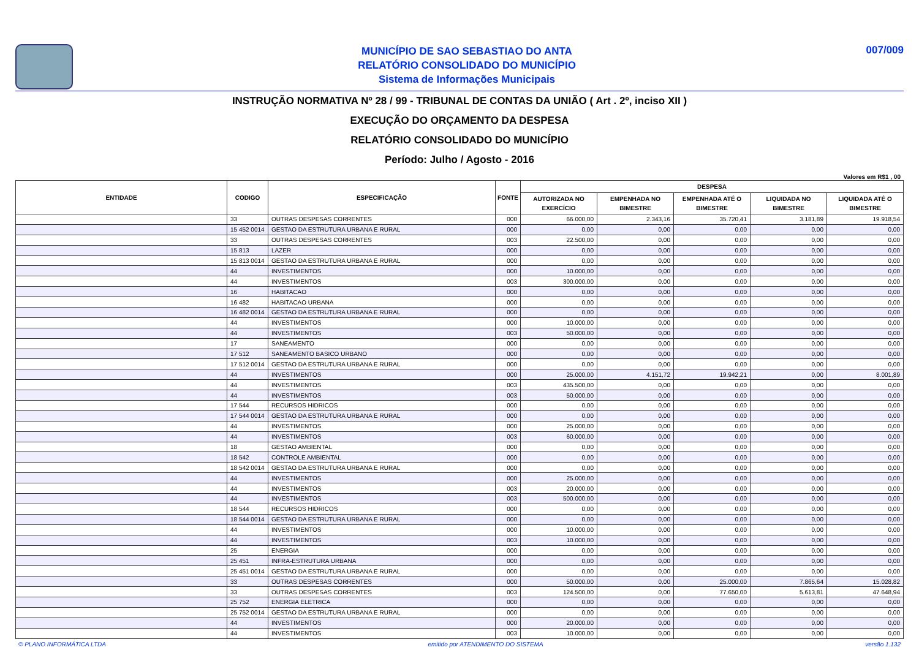MUNICÍPIO DE SAO SEBASTIAO DO ANTA
RELATÓRIO CONSOLIDADO DO MUNICÍPIO
Sistema de Informações Municipais
007/009
INSTRUÇÃO NORMATIVA Nº 28 / 99 - TRIBUNAL DE CONTAS DA UNIÃO ( Art . 2º, inciso XII )
EXECUÇÃO DO ORÇAMENTO DA DESPESA
RELATÓRIO CONSOLIDADO DO MUNICÍPIO
Período: Julho / Agosto - 2016
Valores em R$1 , 00
| ENTIDADE | CODIGO | ESPECIFICAÇÃO | FONTE | DESPESA | | | | |
| --- | --- | --- | --- | --- | --- | --- | --- | --- |
| | | | | AUTORIZADA NO EXERCÍCIO | EMPENHADA NO BIMESTRE | EMPENHADA ATÉ O BIMESTRE | LIQUIDADA NO BIMESTRE | LIQUIDADA ATÉ O BIMESTRE |
| | 33 | OUTRAS DESPESAS CORRENTES | 000 | 66.000,00 | 2.343,16 | 35.720,41 | 3.181,89 | 19.918,54 |
| | 15 452 0014 | GESTAO DA ESTRUTURA URBANA E RURAL | 000 | 0,00 | 0,00 | 0,00 | 0,00 | 0,00 |
| | 33 | OUTRAS DESPESAS CORRENTES | 003 | 22.500,00 | 0,00 | 0,00 | 0,00 | 0,00 |
| | 15 813 | LAZER | 000 | 0,00 | 0,00 | 0,00 | 0,00 | 0,00 |
| | 15 813 0014 | GESTAO DA ESTRUTURA URBANA E RURAL | 000 | 0,00 | 0,00 | 0,00 | 0,00 | 0,00 |
| | 44 | INVESTIMENTOS | 000 | 10.000,00 | 0,00 | 0,00 | 0,00 | 0,00 |
| | 44 | INVESTIMENTOS | 003 | 300.000,00 | 0,00 | 0,00 | 0,00 | 0,00 |
| | 16 | HABITACAO | 000 | 0,00 | 0,00 | 0,00 | 0,00 | 0,00 |
| | 16 482 | HABITACAO URBANA | 000 | 0,00 | 0,00 | 0,00 | 0,00 | 0,00 |
| | 16 482 0014 | GESTAO DA ESTRUTURA URBANA E RURAL | 000 | 0,00 | 0,00 | 0,00 | 0,00 | 0,00 |
| | 44 | INVESTIMENTOS | 000 | 10.000,00 | 0,00 | 0,00 | 0,00 | 0,00 |
| | 44 | INVESTIMENTOS | 003 | 50.000,00 | 0,00 | 0,00 | 0,00 | 0,00 |
| | 17 | SANEAMENTO | 000 | 0,00 | 0,00 | 0,00 | 0,00 | 0,00 |
| | 17 512 | SANEAMENTO BASICO URBANO | 000 | 0,00 | 0,00 | 0,00 | 0,00 | 0,00 |
| | 17 512 0014 | GESTAO DA ESTRUTURA URBANA E RURAL | 000 | 0,00 | 0,00 | 0,00 | 0,00 | 0,00 |
| | 44 | INVESTIMENTOS | 000 | 25.000,00 | 4.151,72 | 19.942,21 | 0,00 | 8.001,89 |
| | 44 | INVESTIMENTOS | 003 | 435.500,00 | 0,00 | 0,00 | 0,00 | 0,00 |
| | 44 | INVESTIMENTOS | 003 | 50.000,00 | 0,00 | 0,00 | 0,00 | 0,00 |
| | 17 544 | RECURSOS HIDRICOS | 000 | 0,00 | 0,00 | 0,00 | 0,00 | 0,00 |
| | 17 544 0014 | GESTAO DA ESTRUTURA URBANA E RURAL | 000 | 0,00 | 0,00 | 0,00 | 0,00 | 0,00 |
| | 44 | INVESTIMENTOS | 000 | 25.000,00 | 0,00 | 0,00 | 0,00 | 0,00 |
| | 44 | INVESTIMENTOS | 003 | 60.000,00 | 0,00 | 0,00 | 0,00 | 0,00 |
| | 18 | GESTAO AMBIENTAL | 000 | 0,00 | 0,00 | 0,00 | 0,00 | 0,00 |
| | 18 542 | CONTROLE AMBIENTAL | 000 | 0,00 | 0,00 | 0,00 | 0,00 | 0,00 |
| | 18 542 0014 | GESTAO DA ESTRUTURA URBANA E RURAL | 000 | 0,00 | 0,00 | 0,00 | 0,00 | 0,00 |
| | 44 | INVESTIMENTOS | 000 | 25.000,00 | 0,00 | 0,00 | 0,00 | 0,00 |
| | 44 | INVESTIMENTOS | 003 | 20.000,00 | 0,00 | 0,00 | 0,00 | 0,00 |
| | 44 | INVESTIMENTOS | 003 | 500.000,00 | 0,00 | 0,00 | 0,00 | 0,00 |
| | 18 544 | RECURSOS HIDRICOS | 000 | 0,00 | 0,00 | 0,00 | 0,00 | 0,00 |
| | 18 544 0014 | GESTAO DA ESTRUTURA URBANA E RURAL | 000 | 0,00 | 0,00 | 0,00 | 0,00 | 0,00 |
| | 44 | INVESTIMENTOS | 000 | 10.000,00 | 0,00 | 0,00 | 0,00 | 0,00 |
| | 44 | INVESTIMENTOS | 003 | 10.000,00 | 0,00 | 0,00 | 0,00 | 0,00 |
| | 25 | ENERGIA | 000 | 0,00 | 0,00 | 0,00 | 0,00 | 0,00 |
| | 25 451 | INFRA-ESTRUTURA URBANA | 000 | 0,00 | 0,00 | 0,00 | 0,00 | 0,00 |
| | 25 451 0014 | GESTAO DA ESTRUTURA URBANA E RURAL | 000 | 0,00 | 0,00 | 0,00 | 0,00 | 0,00 |
| | 33 | OUTRAS DESPESAS CORRENTES | 000 | 50.000,00 | 0,00 | 25.000,00 | 7.865,64 | 15.028,82 |
| | 33 | OUTRAS DESPESAS CORRENTES | 003 | 124.500,00 | 0,00 | 77.650,00 | 5.613,81 | 47.648,94 |
| | 25 752 | ENERGIA ELETRICA | 000 | 0,00 | 0,00 | 0,00 | 0,00 | 0,00 |
| | 25 752 0014 | GESTAO DA ESTRUTURA URBANA E RURAL | 000 | 0,00 | 0,00 | 0,00 | 0,00 | 0,00 |
| | 44 | INVESTIMENTOS | 000 | 20.000,00 | 0,00 | 0,00 | 0,00 | 0,00 |
| | 44 | INVESTIMENTOS | 003 | 10.000,00 | 0,00 | 0,00 | 0,00 | 0,00 |
© PLANO INFORMÁTICA LTDA emitido por ATENDIMENTO DO SISTEMA versão 1.132